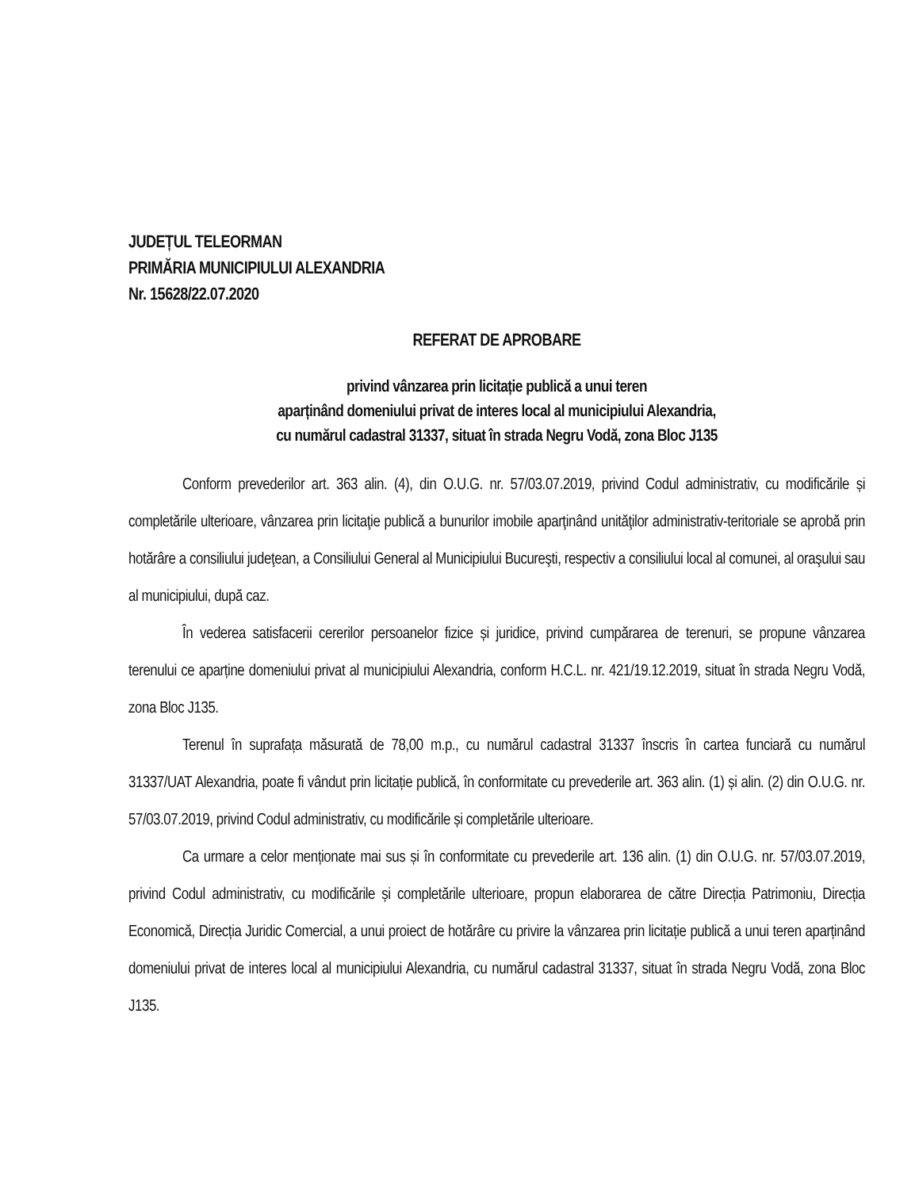JUDEȚUL TELEORMAN
PRIMĂRIA MUNICIPIULUI ALEXANDRIA
Nr. 15628/22.07.2020
REFERAT DE APROBARE
privind vânzarea prin licitație publică a unui teren
aparținând domeniului privat de interes local al municipiului Alexandria,
cu numărul cadastral 31337, situat în strada Negru Vodă, zona Bloc J135
Conform prevederilor art. 363 alin. (4), din O.U.G. nr. 57/03.07.2019, privind Codul administrativ, cu modificările și completările ulterioare, vânzarea prin licitaţie publică a bunurilor imobile aparţinând unităţilor administrativ-teritoriale se aprobă prin hotărâre a consiliului judeţean, a Consiliului General al Municipiului Bucureşti, respectiv a consiliului local al comunei, al oraşului sau al municipiului, după caz.
În vederea satisfacerii cererilor persoanelor fizice și juridice, privind cumpărarea de terenuri, se propune vânzarea terenului ce aparține domeniului privat al municipiului Alexandria, conform H.C.L. nr. 421/19.12.2019, situat în strada Negru Vodă, zona Bloc J135.
Terenul în suprafața măsurată de 78,00 m.p., cu numărul cadastral 31337 înscris în cartea funciară cu numărul 31337/UAT Alexandria, poate fi vândut prin licitație publică, în conformitate cu prevederile art. 363 alin. (1) și alin. (2) din O.U.G. nr. 57/03.07.2019, privind Codul administrativ, cu modificările și completările ulterioare.
Ca urmare a celor menționate mai sus și în conformitate cu prevederile art. 136 alin. (1) din O.U.G. nr. 57/03.07.2019, privind Codul administrativ, cu modificările și completările ulterioare, propun elaborarea de către Direcția Patrimoniu, Direcția Economică, Direcția Juridic Comercial, a unui proiect de hotărâre cu privire la vânzarea prin licitație publică a unui teren aparținând domeniului privat de interes local al municipiului Alexandria, cu numărul cadastral 31337, situat în strada Negru Vodă, zona Bloc J135.